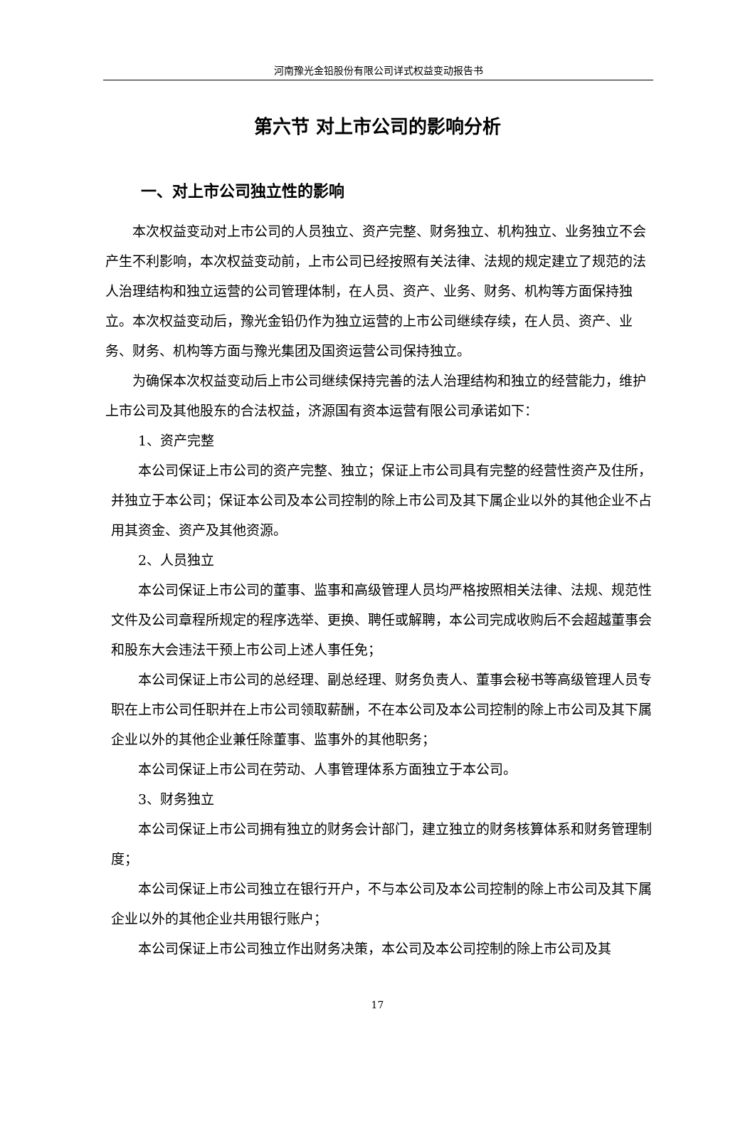河南豫光金铅股份有限公司详式权益变动报告书
第六节 对上市公司的影响分析
一、对上市公司独立性的影响
本次权益变动对上市公司的人员独立、资产完整、财务独立、机构独立、业务独立不会产生不利影响，本次权益变动前，上市公司已经按照有关法律、法规的规定建立了规范的法人治理结构和独立运营的公司管理体制，在人员、资产、业务、财务、机构等方面保持独立。本次权益变动后，豫光金铅仍作为独立运营的上市公司继续存续，在人员、资产、业务、财务、机构等方面与豫光集团及国资运营公司保持独立。
为确保本次权益变动后上市公司继续保持完善的法人治理结构和独立的经营能力，维护上市公司及其他股东的合法权益，济源国有资本运营有限公司承诺如下：
1、资产完整
本公司保证上市公司的资产完整、独立；保证上市公司具有完整的经营性资产及住所，并独立于本公司；保证本公司及本公司控制的除上市公司及其下属企业以外的其他企业不占用其资金、资产及其他资源。
2、人员独立
本公司保证上市公司的董事、监事和高级管理人员均严格按照相关法律、法规、规范性文件及公司章程所规定的程序选举、更换、聘任或解聘，本公司完成收购后不会超越董事会和股东大会违法干预上市公司上述人事任免；
本公司保证上市公司的总经理、副总经理、财务负责人、董事会秘书等高级管理人员专职在上市公司任职并在上市公司领取薪酬，不在本公司及本公司控制的除上市公司及其下属企业以外的其他企业兼任除董事、监事外的其他职务；
本公司保证上市公司在劳动、人事管理体系方面独立于本公司。
3、财务独立
本公司保证上市公司拥有独立的财务会计部门，建立独立的财务核算体系和财务管理制度；
本公司保证上市公司独立在银行开户，不与本公司及本公司控制的除上市公司及其下属企业以外的其他企业共用银行账户；
本公司保证上市公司独立作出财务决策，本公司及本公司控制的除上市公司及其
17